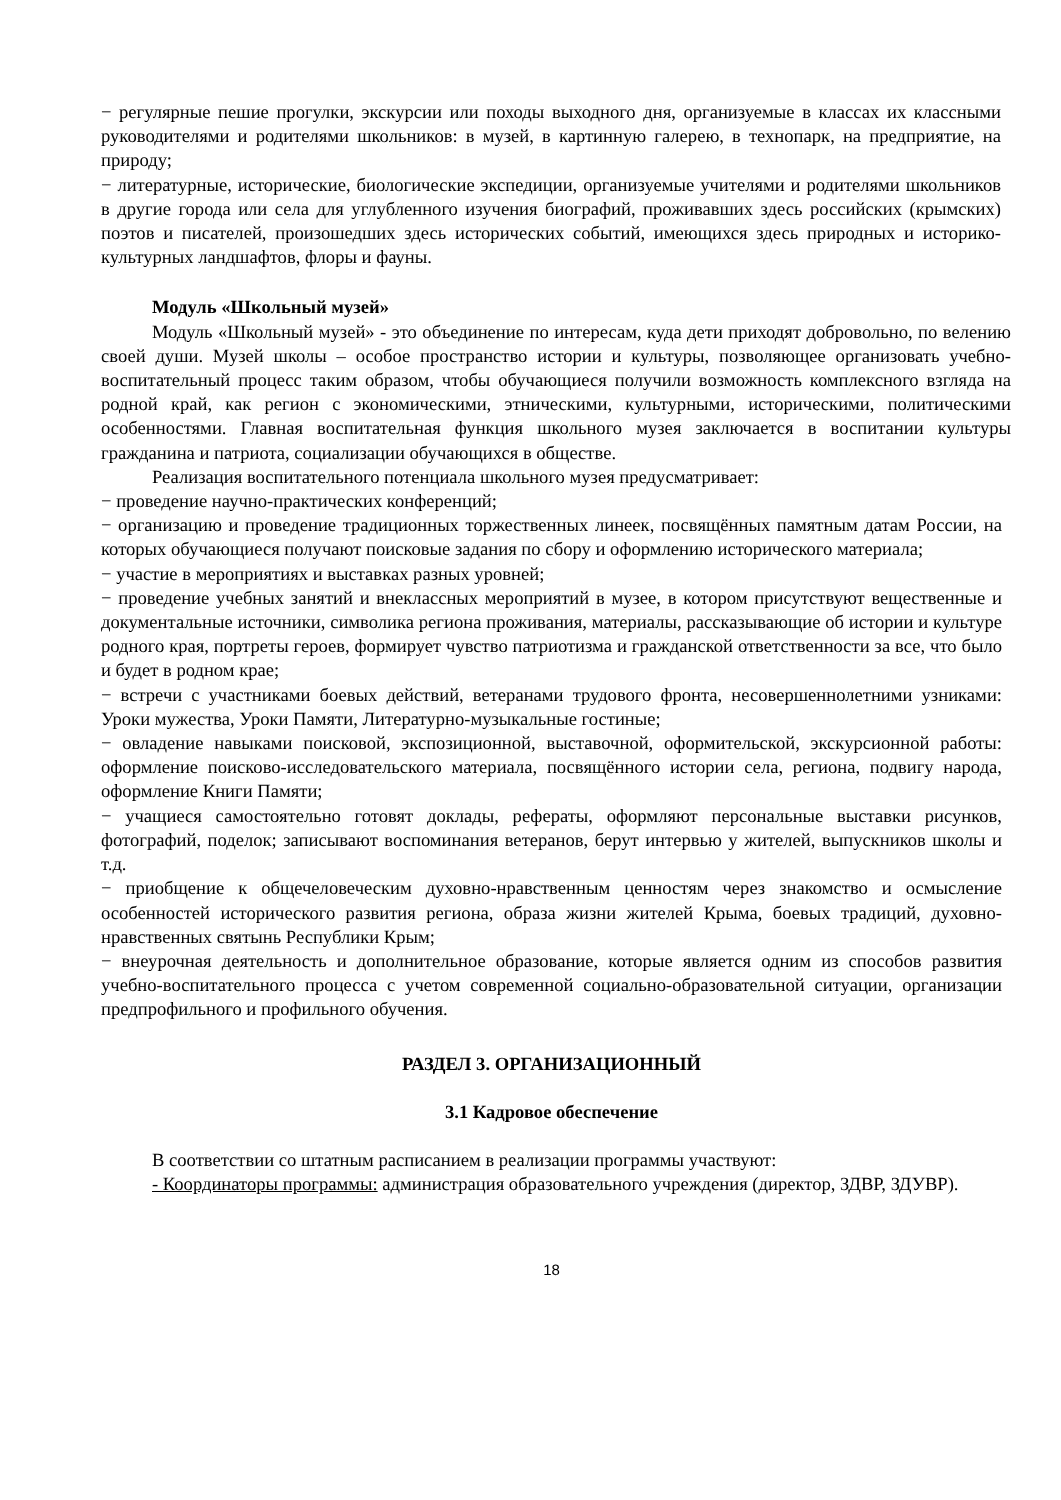− регулярные пешие прогулки, экскурсии или походы выходного дня, организуемые в классах их классными руководителями и родителями школьников: в музей, в картинную галерею, в технопарк, на предприятие, на природу;
− литературные, исторические, биологические экспедиции, организуемые учителями и родителями школьников в другие города или села для углубленного изучения биографий, проживавших здесь российских (крымских) поэтов и писателей, произошедших здесь исторических событий, имеющихся здесь природных и историко-культурных ландшафтов, флоры и фауны.
Модуль «Школьный музей»
Модуль «Школьный музей» - это объединение по интересам, куда дети приходят добровольно, по велению своей души. Музей школы – особое пространство истории и культуры, позволяющее организовать учебно-воспитательный процесс таким образом, чтобы обучающиеся получили возможность комплексного взгляда на родной край, как регион с экономическими, этническими, культурными, историческими, политическими особенностями. Главная воспитательная функция школьного музея заключается в воспитании культуры гражданина и патриота, социализации обучающихся в обществе.
Реализация воспитательного потенциала школьного музея предусматривает:
− проведение научно-практических конференций;
− организацию и проведение традиционных торжественных линеек, посвящённых памятным датам России, на которых обучающиеся получают поисковые задания по сбору и оформлению исторического материала;
− участие в мероприятиях и выставках разных уровней;
− проведение учебных занятий и внеклассных мероприятий в музее, в котором присутствуют вещественные и документальные источники, символика региона проживания, материалы, рассказывающие об истории и культуре родного края, портреты героев, формирует чувство патриотизма и гражданской ответственности за все, что было и будет в родном крае;
− встречи с участниками боевых действий, ветеранами трудового фронта, несовершеннолетними узниками: Уроки мужества, Уроки Памяти, Литературно-музыкальные гостиные;
− овладение навыками поисковой, экспозиционной, выставочной, оформительской, экскурсионной работы: оформление поисково-исследовательского материала, посвящённого истории села, региона, подвигу народа, оформление Книги Памяти;
− учащиеся самостоятельно готовят доклады, рефераты, оформляют персональные выставки рисунков, фотографий, поделок; записывают воспоминания ветеранов, берут интервью у жителей, выпускников школы и т.д.
− приобщение к общечеловеческим духовно-нравственным ценностям через знакомство и осмысление особенностей исторического развития региона, образа жизни жителей Крыма, боевых традиций, духовно-нравственных святынь Республики Крым;
− внеурочная деятельность и дополнительное образование, которые является одним из способов развития учебно-воспитательного процесса с учетом современной социально-образовательной ситуации, организации предпрофильного и профильного обучения.
РАЗДЕЛ 3. ОРГАНИЗАЦИОННЫЙ
3.1 Кадровое обеспечение
В соответствии со штатным расписанием в реализации программы участвуют:
- Координаторы программы: администрация образовательного учреждения (директор, ЗДВР, ЗДУВР).
18